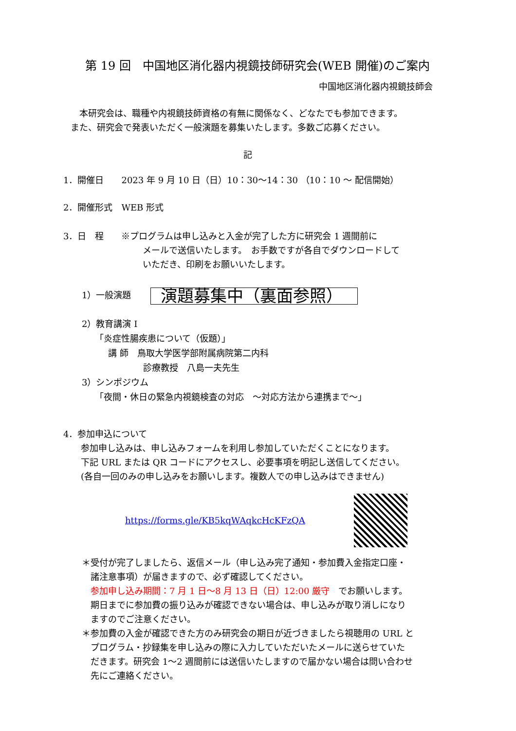第 19 回　中国地区消化器内視鏡技師研究会(WEB 開催)のご案内
中国地区消化器内視鏡技師会
　本研究会は、職種や内視鏡技師資格の有無に関係なく、どなたでも参加できます。
また、研究会で発表いただく一般演題を募集いたします。多数ご応募ください。
記
1．開催日　　2023 年 9 月 10 日（日）10：30～14：30 （10：10 ～ 配信開始）
2．開催形式　WEB 形式
3．日　程　　※プログラムは申し込みと入金が完了した方に研究会 1 週間前に
メールで送信いたします。　お手数ですが各自でダウンロードして
いただき、印刷をお願いいたします。
1）一般演題 演題募集中（裏面参照）
2）教育講演 I
　　「炎症性腸疾患について（仮題）」
　　　講 師　鳥取大学医学部附属病院第二内科
　　　　　　　診療教授　八島一夫先生
3）シンポジウム
　　「夜間・休日の緊急内視鏡検査の対応　～対応方法から連携まで～」
4．参加申込について
　　参加申し込みは、申し込みフォームを利用し参加していただくことになります。
　　下記 URL または QR コードにアクセスし、必要事項を明記し送信してください。
　　(各自一回のみの申し込みをお願いします。複数人での申し込みはできません)
https://forms.gle/KB5kqWAqkcHcKFzQA
＊受付が完了しましたら、返信メール（申し込み完了通知・参加費入金指定口座・
　諸注意事項）が届きますので、必ず確認してください。
　参加申し込み期間：7 月 1 日～8 月 13 日（日）12:00 厳守　でお願いします。
　期日までに参加費の振り込みが確認できない場合は、申し込みが取り消しになり
　ますのでご注意ください。
＊参加費の入金が確認できた方のみ研究会の期日が近づきましたら視聴用の URL と
　プログラム・抄録集を申し込みの際に入力していただいたメールに送らせていた
　だきます。研究会 1～2 週間前には送信いたしますので届かない場合は問い合わせ
　先にご連絡ください。